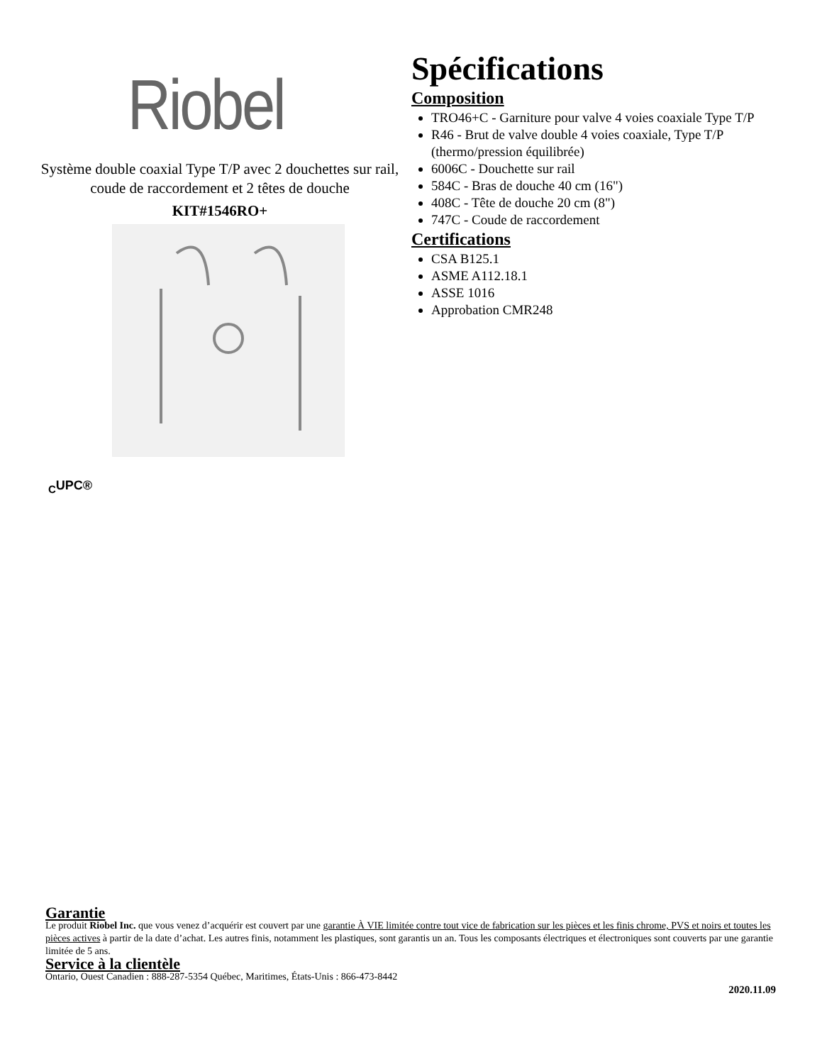Riobel
Système double coaxial Type T/P avec 2 douchettes sur rail, coude de raccordement et 2 têtes de douche
KIT#1546RO+
Spécifications
Composition
TRO46+C - Garniture pour valve 4 voies coaxiale Type T/P
R46 - Brut de valve double 4 voies coaxiale, Type T/P (thermo/pression équilibrée)
6006C - Douchette sur rail
584C - Bras de douche 40 cm (16")
408C - Tête de douche 20 cm (8")
747C - Coude de raccordement
Certifications
CSA B125.1
ASME A112.18.1
ASSE 1016
Approbation CMR248
<sub>C</sub>UPC®
Garantie
Le produit Riobel Inc. que vous venez d’acquérir est couvert par une garantie À VIE limitée contre tout vice de fabrication sur les pièces et les finis chrome, PVS et noirs et toutes les pièces actives à partir de la date d’achat. Les autres finis, notamment les plastiques, sont garantis un an. Tous les composants électriques et électroniques sont couverts par une garantie limitée de 5 ans.
Service à la clientèle
Ontario, Ouest Canadien : 888-287-5354 Québec, Maritimes, États-Unis : 866-473-8442
2020.11.09